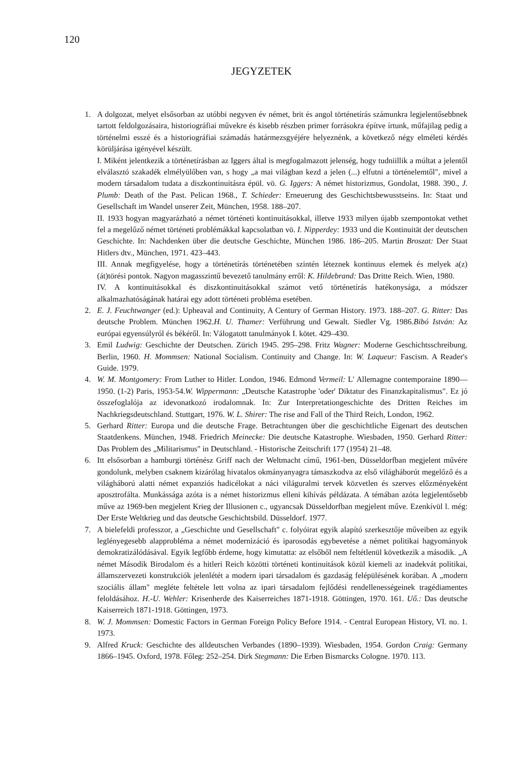120
JEGYZETEK
1. A dolgozat, melyet elsősorban az utóbbi negyven év német, brit és angol történetírás számunkra legjelentősebbnek tartott feldolgozásaira, historiográfiai művekre és kisebb részben primer forrásokra építve írtunk, műfajilag pedig a történelmi esszé és a historiográfiai számadás határmezsgyéjére helyeznénk, a következő négy elméleti kérdés körüljárása igényével készült.
I. Miként jelentkezik a történetírásban az Iggers által is megfogalmazott jelenség, hogy tudniillik a múltat a jelentől elválasztó szakadék elmélyülőben van, s hogy „a mai világban kezd a jelen (...) elfutni a történelemtől", mivel a modern társadalom tudata a diszkontinuitásra épül. vö. G. Iggers: A német historizmus, Gondolat, 1988. 390., J. Plumb: Death of the Past. Pelican 1968., T. Schieder: Erneuerung des Geschichtsbewusstseins. In: Staat und Gesellschaft im Wandel unserer Zeit, München, 1958. 188–207.
II. 1933 hogyan magyarázható a német történeti kontinuitásokkal, illetve 1933 milyen újabb szempontokat vethet fel a megelőző német történeti problémákkal kapcsolatban vö. I. Nipperdey: 1933 und die Kontinuität der deutschen Geschichte. In: Nachdenken über die deutsche Geschichte, München 1986. 186–205. Martin Broszat: Der Staat Hitlers dtv., München, 1971. 423–443.
III. Annak megfigyelése, hogy a történetírás történetében szintén léteznek kontinuus elemek és melyek a(z) (át)törési pontok. Nagyon magasszintű bevezető tanulmány erről: K. Hildebrand: Das Dritte Reich. Wien, 1980.
IV. A kontinuitásokkal és diszkontinuitásokkal számot vető történetírás hatékonysága, a módszer alkalmazhatóságának határai egy adott történeti probléma esetében.
2. E. J. Feuchtwanger (ed.): Upheaval and Continuity, A Century of German History. 1973. 188–207. G. Ritter: Das deutsche Problem. München 1962.H. U. Thamer: Verführung und Gewalt. Siedler Vg. 1986.Bibó István: Az európai egyensúlyról és békéről. In: Válogatott tanulmányok I. kötet. 429–430.
3. Emil Ludwig: Geschichte der Deutschen. Zürich 1945. 295–298. Fritz Wagner: Moderne Geschichtsschreibung. Berlin, 1960. H. Mommsen: National Socialism. Continuity and Change. In: W. Laqueur: Fascism. A Reader's Guide. 1979.
4. W. M. Montgomery: From Luther to Hitler. London, 1946. Edmond Vermeil: L' Allemagne contemporaine 1890—1950. (1-2) Paris, 1953-54.W. Wippermann: „Deutsche Katastrophe 'oder' Diktatur des Finanzkapitalismus". Ez jó összefoglalója az idevonatkozó irodalomnak. In: Zur Interpretationgeschichte des Dritten Reiches im Nachkriegsdeutschland. Stuttgart, 1976. W. L. Shirer: The rise and Fall of the Third Reich, London, 1962.
5. Gerhard Ritter: Europa und die deutsche Frage. Betrachtungen über die geschichtliche Eigenart des deutschen Staatdenkens. München, 1948. Friedrich Meinecke: Die deutsche Katastrophe. Wiesbaden, 1950. Gerhard Ritter: Das Problem des „Militarismus" in Deutschland. - Historische Zeitschrift 177 (1954) 21–48.
6. Itt elsősorban a hamburgi történész Griff nach der Weltmacht című, 1961-ben, Düsseldorfban megjelent művére gondolunk, melyben csaknem kizárólag hivatalos okmányanyagra támaszkodva az első világháborút megelőző és a világháború alatti német expanziós hadicélokat a náci világuralmi tervek közvetlen és szerves előzményeként aposztrofálta. Munkássága azóta is a német historizmus elleni kihívás példázata. A témában azóta legjelentősebb műve az 1969-ben megjelent Krieg der Illusionen c., ugyancsak Düsseldorfban megjelent műve. Ezenkívül l. még: Der Erste Weltkrieg und das deutsche Geschichtsbild. Düsseldorf. 1977.
7. A bielefeldi professzor, a „Geschichte und Gesellschaft" c. folyóirat egyik alapító szerkesztője műveiben az egyik leglényegesebb alapprobléma a német modernizáció és iparosodás egybevetése a német politikai hagyományok demokratizálódásával. Egyik legfőbb érdeme, hogy kimutatta: az elsőből nem feltétlenül következik a második. „A német Második Birodalom és a hitleri Reich közötti történeti kontinuitások közül kiemeli az inadekvát politikai, államszervezeti konstrukciók jelenlétét a modern ipari társadalom és gazdaság felépülésének korában. A „modern szociális állam" megléte feltétele lett volna az ipari társadalom fejlődési rendellenességeinek tragédiamentes feloldásához. H.-U. Wehler: Krisenherde des Kaiserreiches 1871-1918. Göttingen, 1970. 161. Uő.: Das deutsche Kaiserreich 1871-1918. Göttingen, 1973.
8. W. J. Mommsen: Domestic Factors in German Foreign Policy Before 1914. - Central European History, VI. no. 1. 1973.
9. Alfred Kruck: Geschichte des alldeutschen Verbandes (1890–1939). Wiesbaden, 1954. Gordon Craig: Germany 1866–1945. Oxford, 1978. Főleg: 252–254. Dirk Stegmann: Die Erben Bismarcks Cologne. 1970. 113.